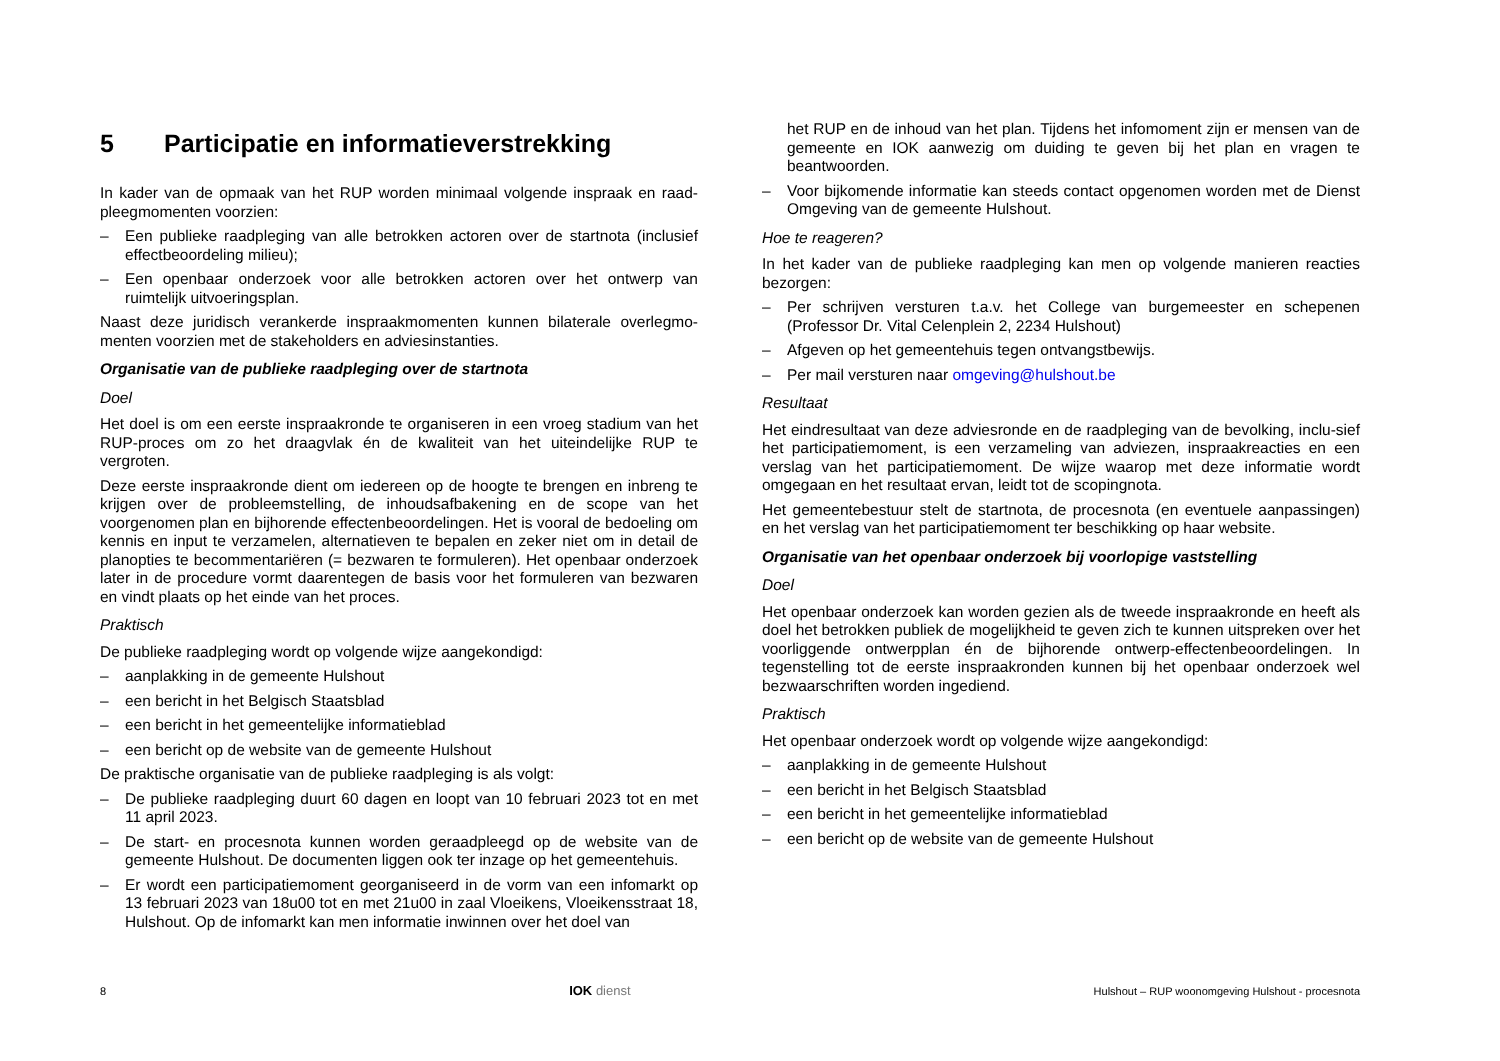5 Participatie en informatieverstrekking
In kader van de opmaak van het RUP worden minimaal volgende inspraak en raad-pleegmomenten voorzien:
– Een publieke raadpleging van alle betrokken actoren over de startnota (inclusief effectbeoordeling milieu);
– Een openbaar onderzoek voor alle betrokken actoren over het ontwerp van ruimtelijk uitvoeringsplan.
Naast deze juridisch verankerde inspraakmomenten kunnen bilaterale overlegmo-menten voorzien met de stakeholders en adviesinstanties.
Organisatie van de publieke raadpleging over de startnota
Doel
Het doel is om een eerste inspraakronde te organiseren in een vroeg stadium van het RUP-proces om zo het draagvlak én de kwaliteit van het uiteindelijke RUP te vergroten.
Deze eerste inspraakronde dient om iedereen op de hoogte te brengen en inbreng te krijgen over de probleemstelling, de inhoudsafbakening en de scope van het voorgenomen plan en bijhorende effectenbeoordelingen. Het is vooral de bedoeling om kennis en input te verzamelen, alternatieven te bepalen en zeker niet om in detail de planopties te becommentariëren (= bezwaren te formuleren). Het openbaar onderzoek later in de procedure vormt daarentegen de basis voor het formuleren van bezwaren en vindt plaats op het einde van het proces.
Praktisch
De publieke raadpleging wordt op volgende wijze aangekondigd:
– aanplakking in de gemeente Hulshout
– een bericht in het Belgisch Staatsblad
– een bericht in het gemeentelijke informatieblad
– een bericht op de website van de gemeente Hulshout
De praktische organisatie van de publieke raadpleging is als volgt:
– De publieke raadpleging duurt 60 dagen en loopt van 10 februari 2023 tot en met 11 april 2023.
– De start- en procesnota kunnen worden geraadpleegd op de website van de gemeente Hulshout. De documenten liggen ook ter inzage op het gemeentehuis.
– Er wordt een participatiemoment georganiseerd in de vorm van een infomarkt op 13 februari 2023 van 18u00 tot en met 21u00 in zaal Vloeikens, Vloeikensstraat 18, Hulshout. Op de infomarkt kan men informatie inwinnen over het doel van
het RUP en de inhoud van het plan. Tijdens het infomoment zijn er mensen van de gemeente en IOK aanwezig om duiding te geven bij het plan en vragen te beantwoorden.
– Voor bijkomende informatie kan steeds contact opgenomen worden met de Dienst Omgeving van de gemeente Hulshout.
Hoe te reageren?
In het kader van de publieke raadpleging kan men op volgende manieren reacties bezorgen:
– Per schrijven versturen t.a.v. het College van burgemeester en schepenen (Professor Dr. Vital Celenplein 2, 2234 Hulshout)
– Afgeven op het gemeentehuis tegen ontvangstbewijs.
– Per mail versturen naar omgeving@hulshout.be
Resultaat
Het eindresultaat van deze adviesronde en de raadpleging van de bevolking, inclu-sief het participatiemoment, is een verzameling van adviezen, inspraakreacties en een verslag van het participatiemoment. De wijze waarop met deze informatie wordt omgegaan en het resultaat ervan, leidt tot de scopingnota.
Het gemeentebestuur stelt de startnota, de procesnota (en eventuele aanpassingen) en het verslag van het participatiemoment ter beschikking op haar website.
Organisatie van het openbaar onderzoek bij voorlopige vaststelling
Doel
Het openbaar onderzoek kan worden gezien als de tweede inspraakronde en heeft als doel het betrokken publiek de mogelijkheid te geven zich te kunnen uitspreken over het voorliggende ontwerpplan én de bijhorende ontwerp-effectenbeoordelingen. In tegenstelling tot de eerste inspraakronden kunnen bij het openbaar onderzoek wel bezwaarschriften worden ingediend.
Praktisch
Het openbaar onderzoek wordt op volgende wijze aangekondigd:
– aanplakking in de gemeente Hulshout
– een bericht in het Belgisch Staatsblad
– een bericht in het gemeentelijke informatieblad
– een bericht op de website van de gemeente Hulshout
8 IOK dienst Hulshout – RUP woonomgeving Hulshout - procesnota